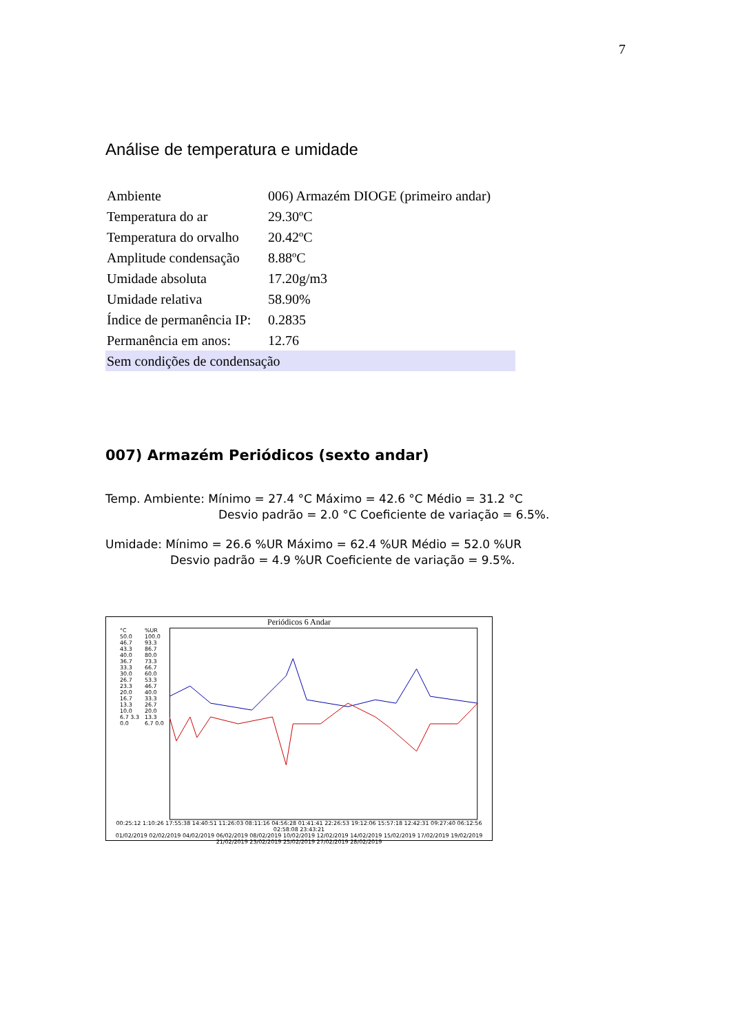7
Análise de temperatura e umidade
| Ambiente | 006) Armazém DIOGE (primeiro andar) |
| Temperatura do ar | 29.30ºC |
| Temperatura do orvalho | 20.42ºC |
| Amplitude condensação | 8.88ºC |
| Umidade absoluta | 17.20g/m3 |
| Umidade relativa | 58.90% |
| Índice de permanência IP: | 0.2835 |
| Permanência em anos: | 12.76 |
| Sem condições de condensação | |
007) Armazém Periódicos (sexto andar)
Temp. Ambiente: Mínimo = 27.4 °C Máximo = 42.6 °C Médio = 31.2 °C
Desvio padrão = 2.0 °C Coeficiente de variação = 6.5%.
Umidade: Mínimo = 26.6 %UR Máximo = 62.4 %UR Médio = 52.0 %UR
Desvio padrão = 4.9 %UR Coeficiente de variação = 9.5%.
Periódicos 6 Andar
°C
50.0 46.7 43.3 40.0 36.7 33.3 30.0 26.7 23.3 20.0 16.7 13.3 10.0 6.7 3.3 0.0
%UR
100.0 93.3 86.7 80.0 73.3 66.7 60.0 53.3 46.7 40.0 33.3 26.7 20.0 13.3 6.7 0.0
00:25:12 1:10:26 17:55:38 14:40:51 11:26:03 08:11:16 04:56:28 01:41:41 22:26:53 19:12:06 15:57:18 12:42:31 09:27:40 06:12:56 02:58:08 23:43:21
01/02/2019 02/02/2019 04/02/2019 06/02/2019 08/02/2019 10/02/2019 12/02/2019 14/02/2019 15/02/2019 17/02/2019 19/02/2019 21/02/2019 23/02/2019 25/02/2019 27/02/2019 28/02/2019